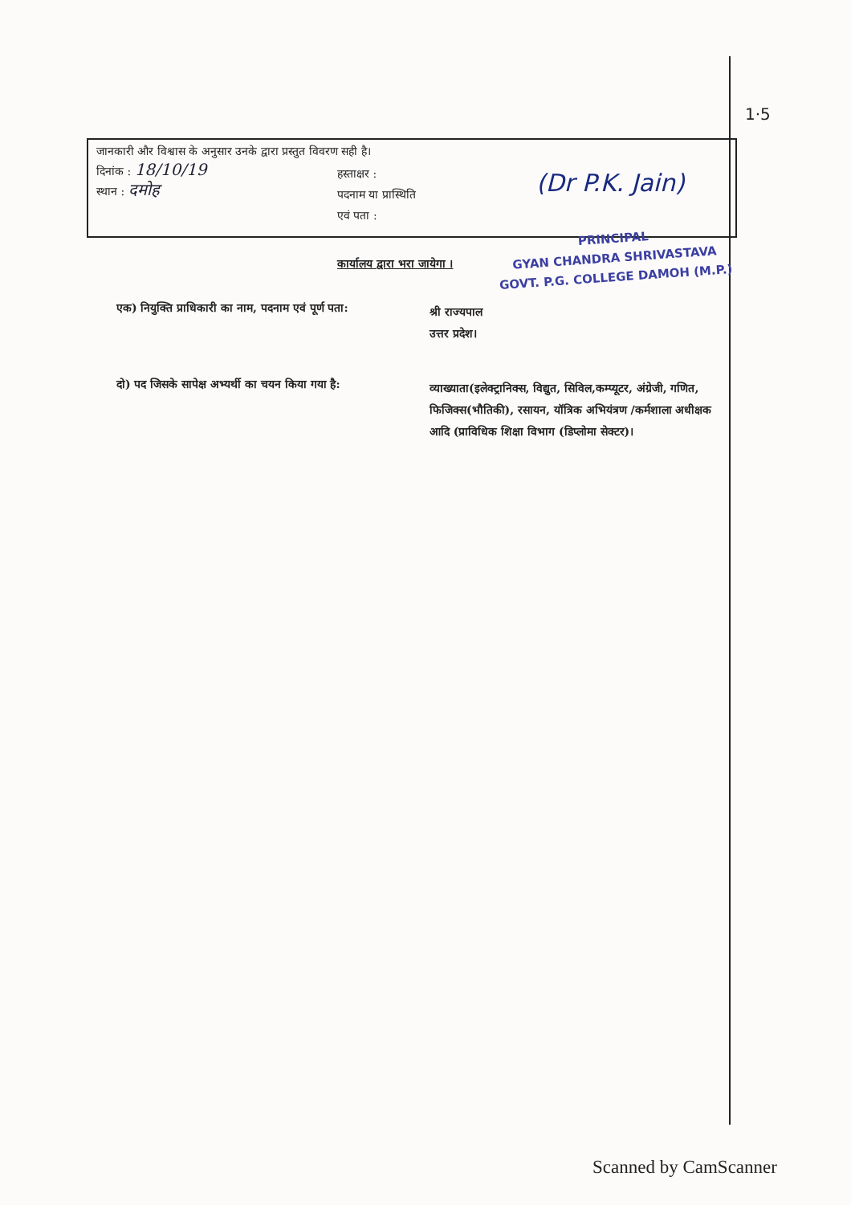1·5
जानकारी और विश्वास के अनुसार उनके द्वारा प्रस्तुत विवरण सही है।
दिनांक : 18/10/19
स्थान : दमोह
हस्ताक्षर :
पदनाम या प्रास्थिति
एवं पता :
(Dr P.K. Jain)
PRINCIPAL
GYAN CHANDRA SHRIVASTAVA
GOVT. P.G. COLLEGE DAMOH (M.P.)
कार्यालय द्वारा भरा जायेगा ।
एक) नियुक्ति प्राधिकारी का नाम, पदनाम एवं पूर्ण पता:
श्री राज्यपाल
उत्तर प्रदेश।
दो) पद जिसके सापेक्ष अभ्यर्थी का चयन किया गया है:
व्याख्याता(इलेक्ट्रानिक्स, विद्युत, सिविल,कम्प्यूटर, अंग्रेजी, गणित, फिजिक्स(भौतिकी), रसायन, यॉत्रिक अभियंत्रण /कर्मशाला अधीक्षक आदि (प्राविधिक शिक्षा विभाग (डिप्लोमा सेक्टर)।
Scanned by CamScanner